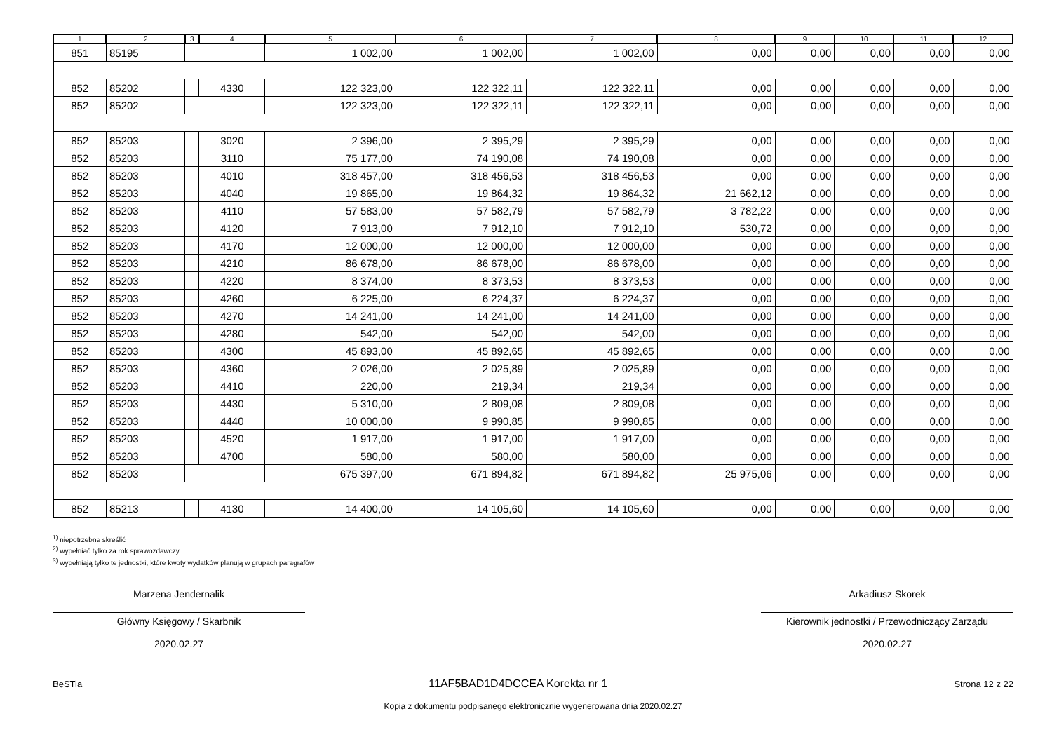| 1 | 2 | 3 | 4 | 5 | 6 | 7 | 8 | 9 | 10 | 11 | 12 |
| --- | --- | --- | --- | --- | --- | --- | --- | --- | --- | --- | --- |
| 851 | 85195 | | | 1 002,00 | 1 002,00 | 1 002,00 | 0,00 | 0,00 | 0,00 | 0,00 | 0,00 |
| 852 | 85202 | | 4330 | 122 323,00 | 122 322,11 | 122 322,11 | 0,00 | 0,00 | 0,00 | 0,00 | 0,00 |
| 852 | 85202 | | | 122 323,00 | 122 322,11 | 122 322,11 | 0,00 | 0,00 | 0,00 | 0,00 | 0,00 |
| 852 | 85203 | | 3020 | 2 396,00 | 2 395,29 | 2 395,29 | 0,00 | 0,00 | 0,00 | 0,00 | 0,00 |
| 852 | 85203 | | 3110 | 75 177,00 | 74 190,08 | 74 190,08 | 0,00 | 0,00 | 0,00 | 0,00 | 0,00 |
| 852 | 85203 | | 4010 | 318 457,00 | 318 456,53 | 318 456,53 | 0,00 | 0,00 | 0,00 | 0,00 | 0,00 |
| 852 | 85203 | | 4040 | 19 865,00 | 19 864,32 | 19 864,32 | 21 662,12 | 0,00 | 0,00 | 0,00 | 0,00 |
| 852 | 85203 | | 4110 | 57 583,00 | 57 582,79 | 57 582,79 | 3 782,22 | 0,00 | 0,00 | 0,00 | 0,00 |
| 852 | 85203 | | 4120 | 7 913,00 | 7 912,10 | 7 912,10 | 530,72 | 0,00 | 0,00 | 0,00 | 0,00 |
| 852 | 85203 | | 4170 | 12 000,00 | 12 000,00 | 12 000,00 | 0,00 | 0,00 | 0,00 | 0,00 | 0,00 |
| 852 | 85203 | | 4210 | 86 678,00 | 86 678,00 | 86 678,00 | 0,00 | 0,00 | 0,00 | 0,00 | 0,00 |
| 852 | 85203 | | 4220 | 8 374,00 | 8 373,53 | 8 373,53 | 0,00 | 0,00 | 0,00 | 0,00 | 0,00 |
| 852 | 85203 | | 4260 | 6 225,00 | 6 224,37 | 6 224,37 | 0,00 | 0,00 | 0,00 | 0,00 | 0,00 |
| 852 | 85203 | | 4270 | 14 241,00 | 14 241,00 | 14 241,00 | 0,00 | 0,00 | 0,00 | 0,00 | 0,00 |
| 852 | 85203 | | 4280 | 542,00 | 542,00 | 542,00 | 0,00 | 0,00 | 0,00 | 0,00 | 0,00 |
| 852 | 85203 | | 4300 | 45 893,00 | 45 892,65 | 45 892,65 | 0,00 | 0,00 | 0,00 | 0,00 | 0,00 |
| 852 | 85203 | | 4360 | 2 026,00 | 2 025,89 | 2 025,89 | 0,00 | 0,00 | 0,00 | 0,00 | 0,00 |
| 852 | 85203 | | 4410 | 220,00 | 219,34 | 219,34 | 0,00 | 0,00 | 0,00 | 0,00 | 0,00 |
| 852 | 85203 | | 4430 | 5 310,00 | 2 809,08 | 2 809,08 | 0,00 | 0,00 | 0,00 | 0,00 | 0,00 |
| 852 | 85203 | | 4440 | 10 000,00 | 9 990,85 | 9 990,85 | 0,00 | 0,00 | 0,00 | 0,00 | 0,00 |
| 852 | 85203 | | 4520 | 1 917,00 | 1 917,00 | 1 917,00 | 0,00 | 0,00 | 0,00 | 0,00 | 0,00 |
| 852 | 85203 | | 4700 | 580,00 | 580,00 | 580,00 | 0,00 | 0,00 | 0,00 | 0,00 | 0,00 |
| 852 | 85203 | | | 675 397,00 | 671 894,82 | 671 894,82 | 25 975,06 | 0,00 | 0,00 | 0,00 | 0,00 |
| 852 | 85213 | | 4130 | 14 400,00 | 14 105,60 | 14 105,60 | 0,00 | 0,00 | 0,00 | 0,00 | 0,00 |
<sup>1)</sup> niepotrzebne skreślić
<sup>2)</sup> wypełniać tylko za rok sprawozdawczy
<sup>3)</sup> wypełniają tylko te jednostki, które kwoty wydatków planują w grupach paragrafów
Marzena Jendernalik
Główny Księgowy / Skarbnik
2020.02.27
Arkadiusz Skorek
Kierownik jednostki / Przewodniczący Zarządu
2020.02.27
BeSTia 11AF5BAD1D4DCCEA Korekta nr 1 Strona 12 z 22
Kopia z dokumentu podpisanego elektronicznie wygenerowana dnia 2020.02.27